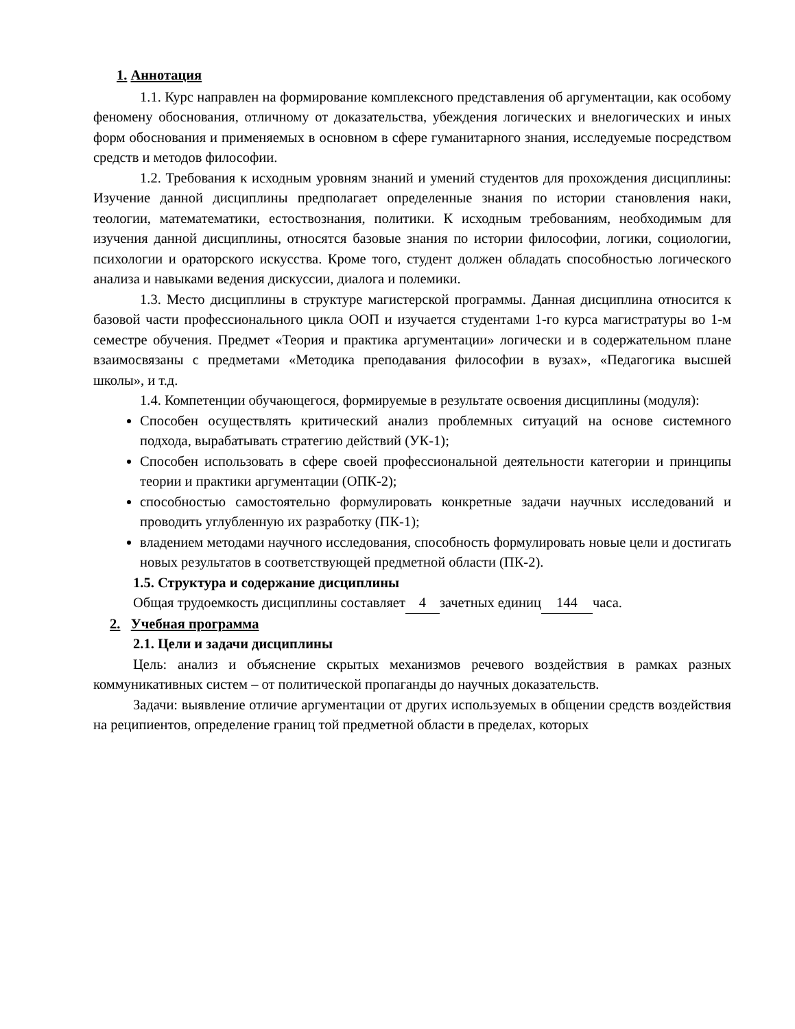1. Аннотация
1.1. Курс направлен на формирование комплексного представления об аргументации, как особому феномену обоснования, отличному от доказательства, убеждения логических и внелогических и иных форм обоснования и применяемых в основном в сфере гуманитарного знания, исследуемые посредством средств и методов философии.
1.2. Требования к исходным уровням знаний и умений студентов для прохождения дисциплины: Изучение данной дисциплины предполагает определенные знания по истории становления наки, теологии, математематики, естоствознания, политики. К исходным требованиям, необходимым для изучения данной дисциплины, относятся базовые знания по истории философии, логики, социологии, психологии и ораторского искусства. Кроме того, студент должен обладать способностью логического анализа и навыками ведения дискуссии, диалога и полемики.
1.3. Место дисциплины в структуре магистерской программы. Данная дисциплина относится к базовой части профессионального цикла ООП и изучается студентами 1-го курса магистратуры во 1-м семестре обучения. Предмет «Теория и практика аргументации» логически и в содержательном плане взаимосвязаны с предметами «Методика преподавания философии в вузах», «Педагогика высшей школы», и т.д.
1.4. Компетенции обучающегося, формируемые в результате освоения дисциплины (модуля):
Способен осуществлять критический анализ проблемных ситуаций на основе системного подхода, вырабатывать стратегию действий (УК-1);
Способен использовать в сфере своей профессиональной деятельности категории и принципы теории и практики аргументации (ОПК-2);
способностью самостоятельно формулировать конкретные задачи научных исследований и проводить углубленную их разработку (ПК-1);
владением методами научного исследования, способность формулировать новые цели и достигать новых результатов в соответствующей предметной области (ПК-2).
1.5. Структура и содержание дисциплины
Общая трудоемкость дисциплины составляет 4 зачетных единиц 144 часа.
2. Учебная программа
2.1. Цели и задачи дисциплины
Цель: анализ и объяснение скрытых механизмов речевого воздействия в рамках разных коммуникативных систем – от политической пропаганды до научных доказательств.
Задачи: выявление отличие аргументации от других используемых в общении средств воздействия на реципиентов, определение границ той предметной области в пределах, которых